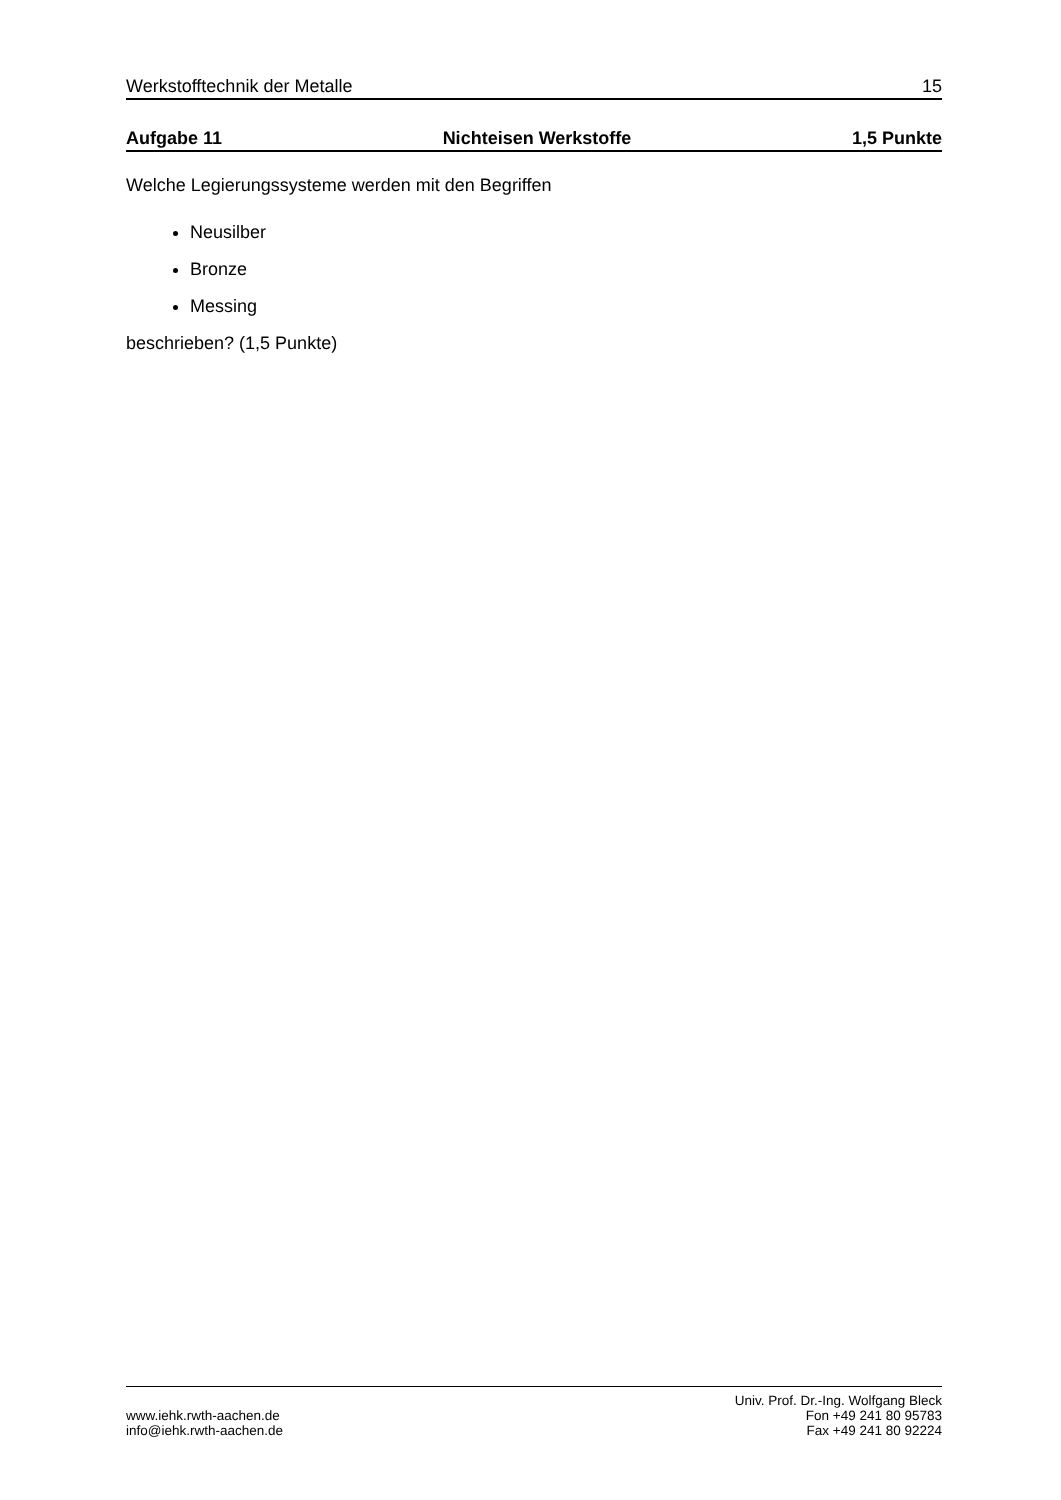Werkstofftechnik der Metalle 15
Aufgabe 11 Nichteisen Werkstoffe 1,5 Punkte
Welche Legierungssysteme werden mit den Begriffen
Neusilber
Bronze
Messing
beschrieben? (1,5 Punkte)
www.iehk.rwth-aachen.de
info@iehk.rwth-aachen.de
Univ. Prof. Dr.-Ing. Wolfgang Bleck
Fon +49 241 80 95783
Fax +49 241 80 92224